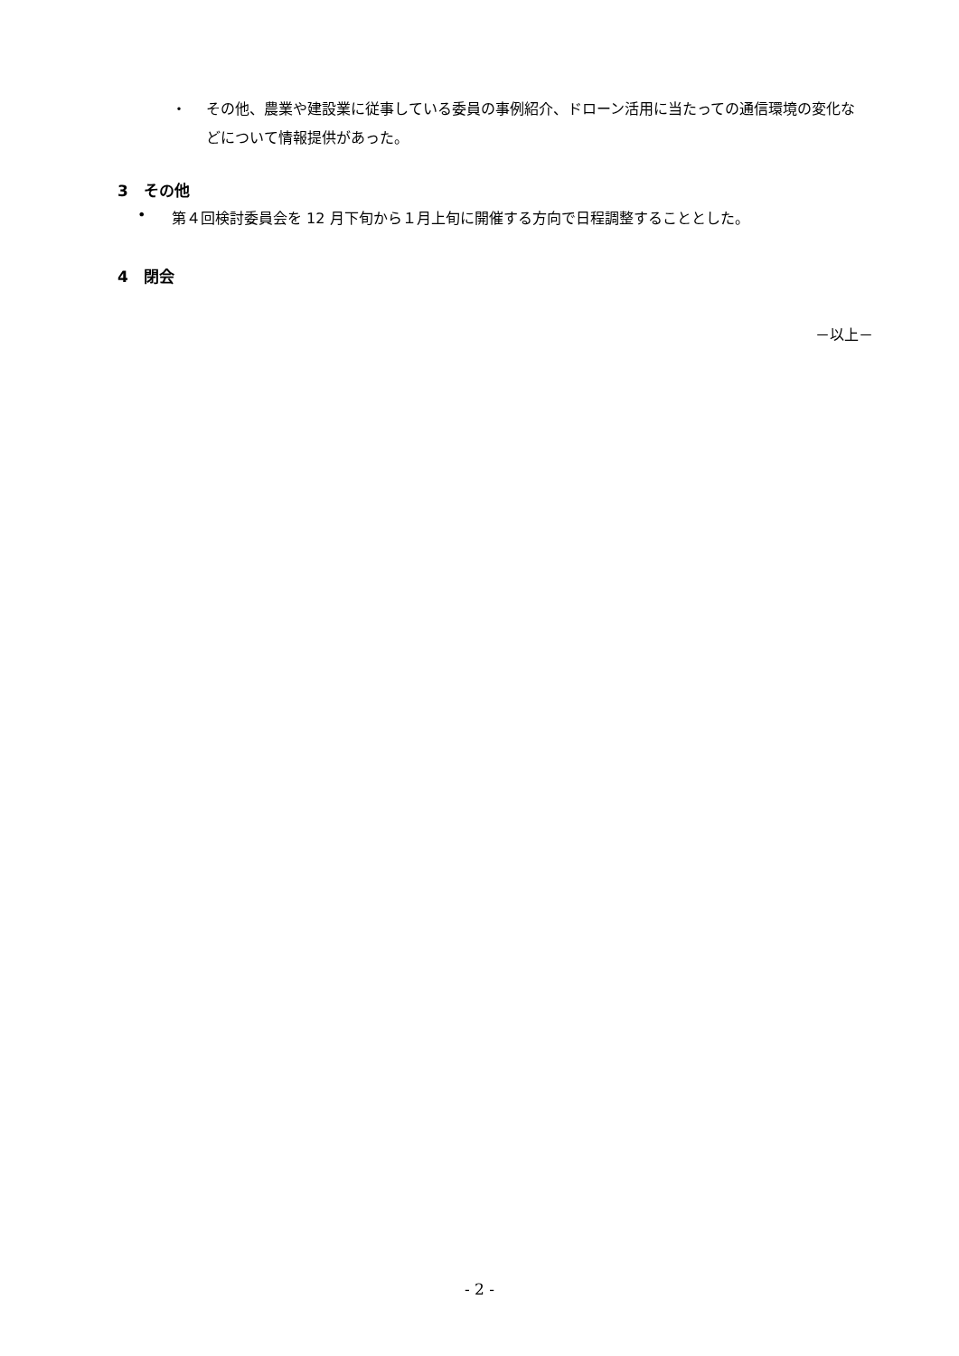・ その他、農業や建設業に従事している委員の事例紹介、ドローン活用に当たっての通信環境の変化などについて情報提供があった。
3　その他
• 第４回検討委員会を 12 月下旬から１月上旬に開催する方向で日程調整することとした。
4　閉会
－以上－
- 2 -